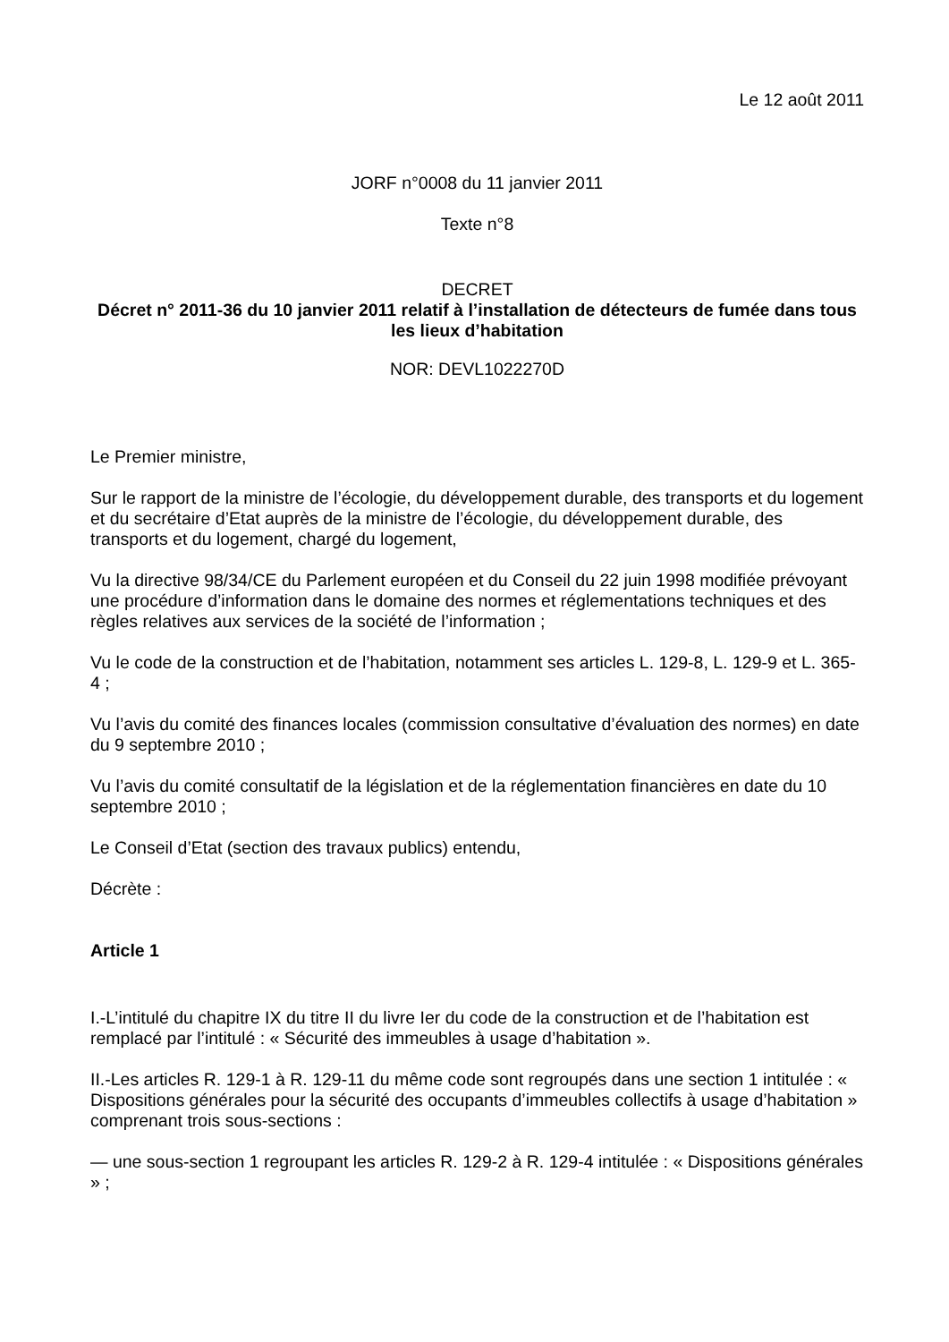Le 12 août 2011
JORF n°0008 du 11 janvier 2011
Texte n°8
DECRET
Décret n° 2011-36 du 10 janvier 2011 relatif à l’installation de détecteurs de fumée dans tous les lieux d’habitation
NOR: DEVL1022270D
Le Premier ministre,
Sur le rapport de la ministre de l’écologie, du développement durable, des transports et du logement et du secrétaire d’Etat auprès de la ministre de l’écologie, du développement durable, des transports et du logement, chargé du logement,
Vu la directive 98/34/CE du Parlement européen et du Conseil du 22 juin 1998 modifiée prévoyant une procédure d’information dans le domaine des normes et réglementations techniques et des règles relatives aux services de la société de l’information ;
Vu le code de la construction et de l’habitation, notamment ses articles L. 129-8, L. 129-9 et L. 365-4 ;
Vu l’avis du comité des finances locales (commission consultative d’évaluation des normes) en date du 9 septembre 2010 ;
Vu l’avis du comité consultatif de la législation et de la réglementation financières en date du 10 septembre 2010 ;
Le Conseil d’Etat (section des travaux publics) entendu,
Décrète :
Article 1
I.-L’intitulé du chapitre IX du titre II du livre Ier du code de la construction et de l’habitation est remplacé par l’intitulé : « Sécurité des immeubles à usage d’habitation ».
II.-Les articles R. 129-1 à R. 129-11 du même code sont regroupés dans une section 1 intitulée : « Dispositions générales pour la sécurité des occupants d’immeubles collectifs à usage d’habitation » comprenant trois sous-sections :
— une sous-section 1 regroupant les articles R. 129-2 à R. 129-4 intitulée : « Dispositions générales » ;